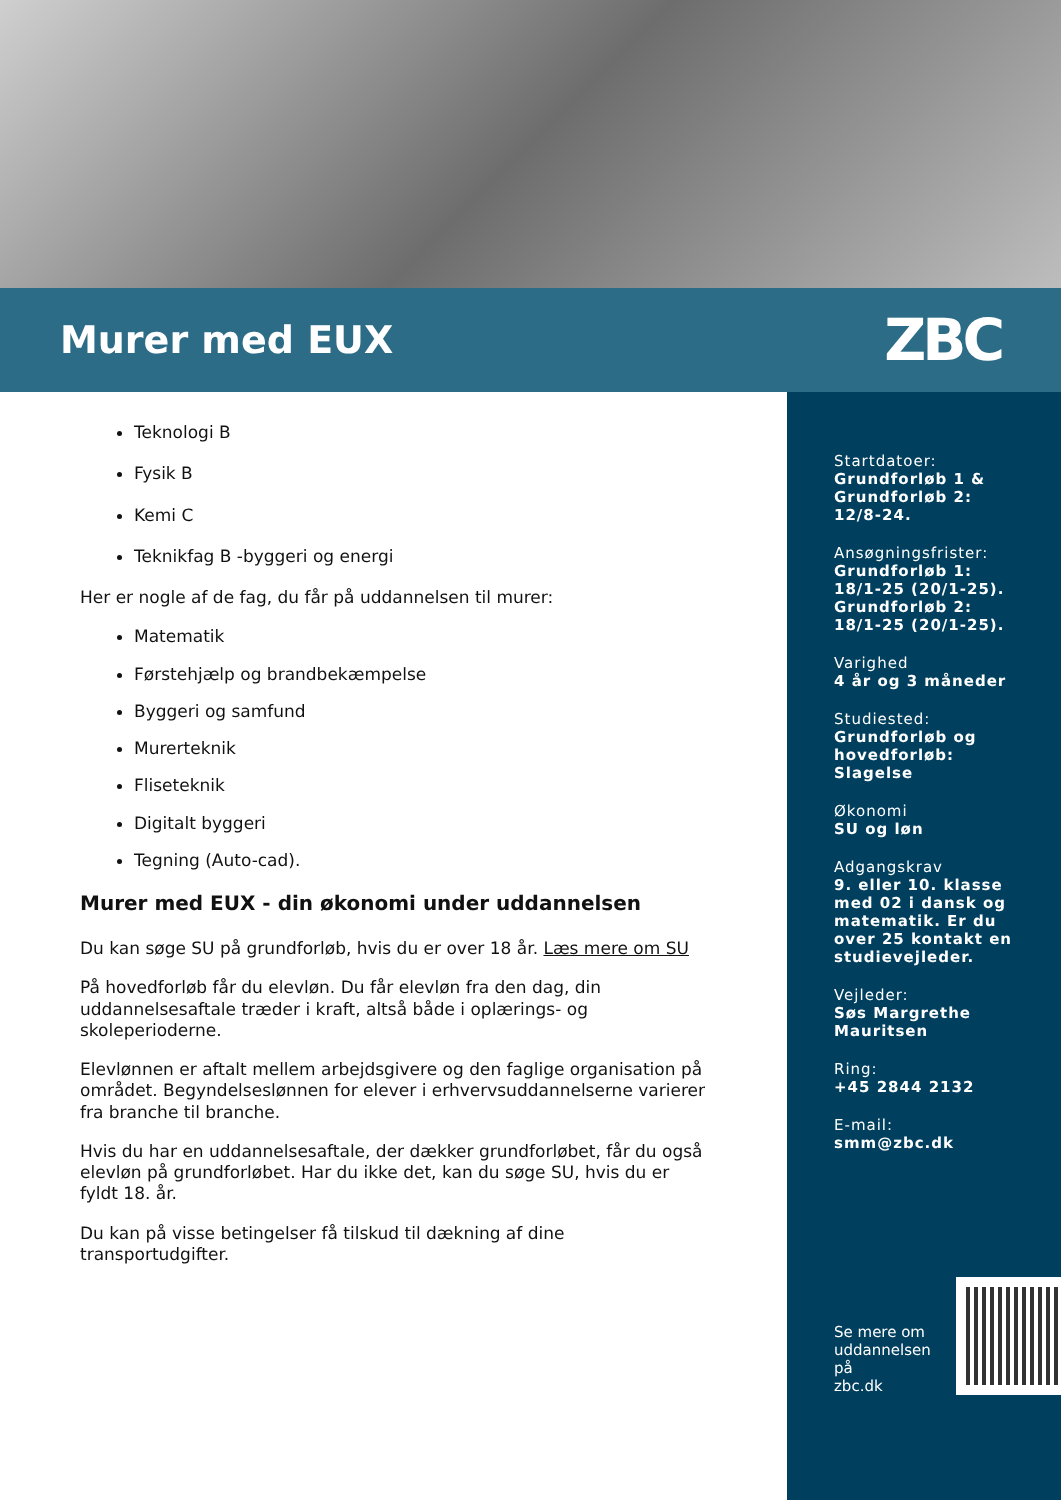Murer med EUX
ZBC
Teknologi B
Fysik B
Kemi C
Teknikfag B -byggeri og energi
Her er nogle af de fag, du får på uddannelsen til murer:
Matematik
Førstehjælp og brandbekæmpelse
Byggeri og samfund
Murerteknik
Fliseteknik
Digitalt byggeri
Tegning (Auto-cad).
Murer med EUX - din økonomi under uddannelsen
Du kan søge SU på grundforløb, hvis du er over 18 år. Læs mere om SU
På hovedforløb får du elevløn. Du får elevløn fra den dag, din uddannelsesaftale træder i kraft, altså både i oplærings- og skoleperioderne.
Elevlønnen er aftalt mellem arbejdsgivere og den faglige organisation på området. Begyndelseslønnen for elever i erhvervsuddannelserne varierer fra branche til branche.
Hvis du har en uddannelsesaftale, der dækker grundforløbet, får du også elevløn på grundforløbet. Har du ikke det, kan du søge SU, hvis du er fyldt 18. år.
Du kan på visse betingelser få tilskud til dækning af dine transportudgifter.
Startdatoer:
Grundforløb 1 & Grundforløb 2: 12/8-24.
Ansøgningsfrister:
Grundforløb 1: 18/1-25 (20/1-25). Grundforløb 2: 18/1-25 (20/1-25).
Varighed
4 år og 3 måneder
Studiested:
Grundforløb og hovedforløb: Slagelse
Økonomi
SU og løn
Adgangskrav
9. eller 10. klasse med 02 i dansk og matematik. Er du over 25 kontakt en studievejleder.
Vejleder:
Søs Margrethe Mauritsen
Ring:
+45 2844 2132
E-mail:
smm@zbc.dk
Se mere om
uddannelsen på
zbc.dk